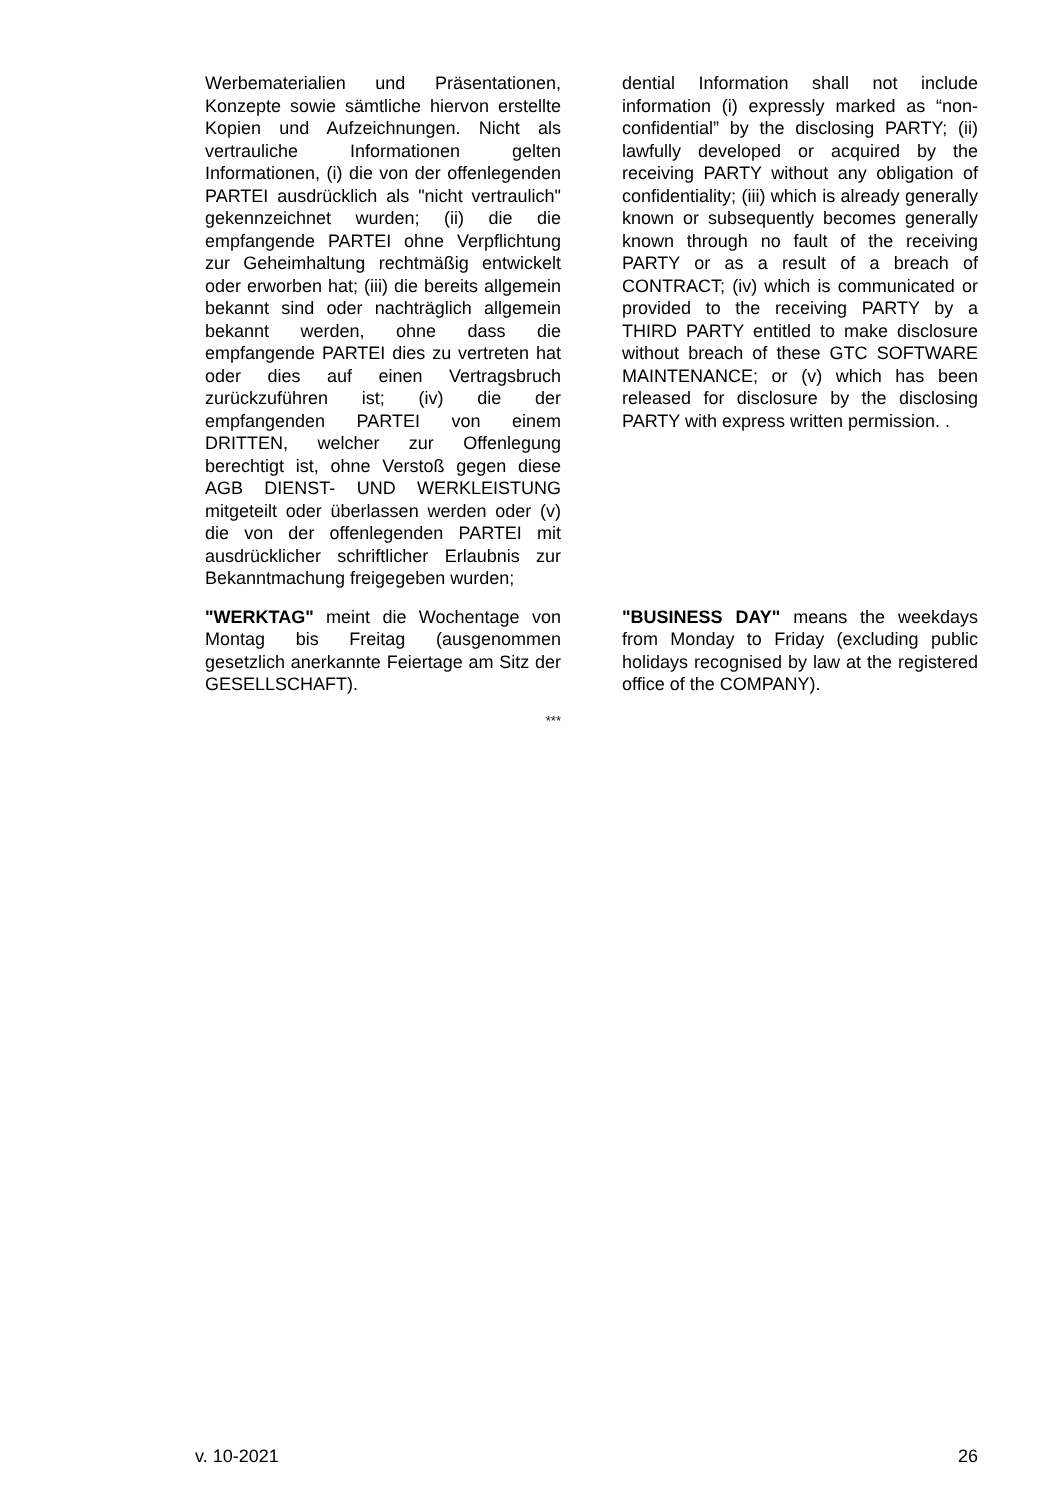Werbematerialien und Präsentationen, Konzepte sowie sämtliche hiervon erstellte Kopien und Aufzeichnungen. Nicht als vertrauliche Informationen gelten Informationen, (i) die von der offenlegenden PARTEI ausdrücklich als "nicht vertraulich" gekennzeichnet wurden; (ii) die die empfangende PARTEI ohne Verpflichtung zur Geheimhaltung rechtmäßig entwickelt oder erworben hat; (iii) die bereits allgemein bekannt sind oder nachträglich allgemein bekannt werden, ohne dass die empfangende PARTEI dies zu vertreten hat oder dies auf einen Vertragsbruch zurückzuführen ist; (iv) die der empfangenden PARTEI von einem DRITTEN, welcher zur Offenlegung berechtigt ist, ohne Verstoß gegen diese AGB DIENST- UND WERKLEISTUNG mitgeteilt oder überlassen werden oder (v) die von der offenlegenden PARTEI mit ausdrücklicher schriftlicher Erlaubnis zur Bekanntmachung freigegeben wurden;
dential Information shall not include information (i) expressly marked as “non-confidential” by the disclosing PARTY; (ii) lawfully developed or acquired by the receiving PARTY without any obligation of confidentiality; (iii) which is already generally known or subsequently becomes generally known through no fault of the receiving PARTY or as a result of a breach of CONTRACT; (iv) which is communicated or provided to the receiving PARTY by a THIRD PARTY entitled to make disclosure without breach of these GTC SOFTWARE MAINTENANCE; or (v) which has been released for disclosure by the disclosing PARTY with express written permission. .
"WERKTAG" meint die Wochentage von Montag bis Freitag (ausgenommen gesetzlich anerkannte Feiertage am Sitz der GESELLSCHAFT).
"BUSINESS DAY" means the weekdays from Monday to Friday (excluding public holidays recognised by law at the registered office of the COMPANY).
***
v. 10-2021 26